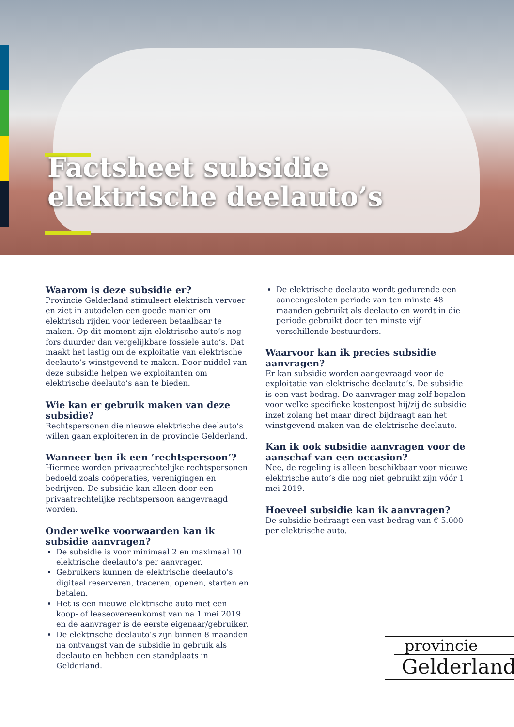Factsheet subsidie
elektrische deelauto’s
Waarom is deze subsidie er?
Provincie Gelderland stimuleert elektrisch vervoer en ziet in autodelen een goede manier om elektrisch rijden voor iedereen betaalbaar te maken. Op dit moment zijn elektrische auto’s nog fors duurder dan vergelijkbare fossiele auto’s. Dat maakt het lastig om de exploitatie van elektrische deelauto’s winstgevend te maken. Door middel van deze subsidie helpen we exploitanten om elektrische deelauto’s aan te bieden.
Wie kan er gebruik maken van deze subsidie?
Rechtspersonen die nieuwe elektrische deelauto’s willen gaan exploiteren in de provincie Gelderland.
Wanneer ben ik een ‘rechtspersoon’?
Hiermee worden privaatrechtelijke rechtspersonen bedoeld zoals coöperaties, verenigingen en bedrijven. De subsidie kan alleen door een privaatrechtelijke rechtspersoon aangevraagd worden.
Onder welke voorwaarden kan ik subsidie aanvragen?
De subsidie is voor minimaal 2 en maximaal 10 elektrische deelauto’s per aanvrager.
Gebruikers kunnen de elektrische deelauto’s digitaal reserveren, traceren, openen, starten en betalen.
Het is een nieuwe elektrische auto met een koop- of leaseovereenkomst van na 1 mei 2019 en de aanvrager is de eerste eigenaar/gebruiker.
De elektrische deelauto’s zijn binnen 8 maanden na ontvangst van de subsidie in gebruik als deelauto en hebben een standplaats in Gelderland.
De elektrische deelauto wordt gedurende een aaneengesloten periode van ten minste 48 maanden gebruikt als deelauto en wordt in die periode gebruikt door ten minste vijf verschillende bestuurders.
Waarvoor kan ik precies subsidie aanvragen?
Er kan subsidie worden aangevraagd voor de exploitatie van elektrische deelauto’s. De subsidie is een vast bedrag. De aanvrager mag zelf bepalen voor welke specifieke kostenpost hij/zij de subsidie inzet zolang het maar direct bijdraagt aan het winstgevend maken van de elektrische deelauto.
Kan ik ook subsidie aanvragen voor de aanschaf van een occasion?
Nee, de regeling is alleen beschikbaar voor nieuwe elektrische auto’s die nog niet gebruikt zijn vóór 1 mei 2019.
Hoeveel subsidie kan ik aanvragen?
De subsidie bedraagt een vast bedrag van € 5.000 per elektrische auto.
provincie
Gelderland